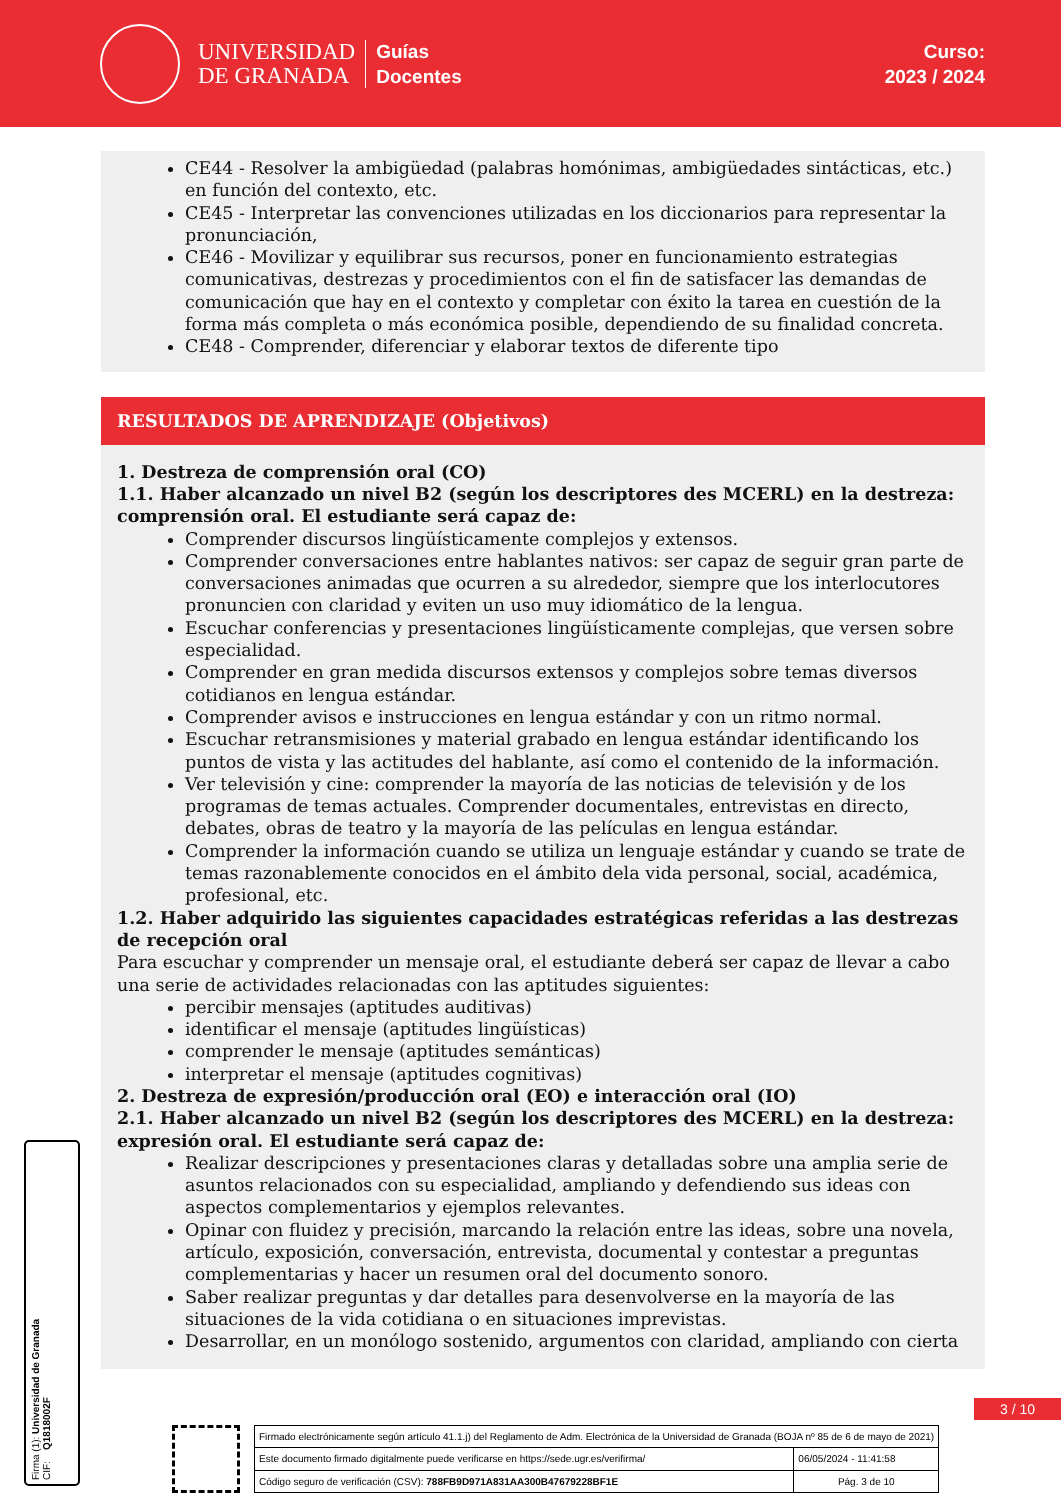UNIVERSIDAD
DE GRANADA
Guías
Docentes
Curso:
2023 / 2024
CE44 - Resolver la ambigüedad (palabras homónimas, ambigüedades sintácticas, etc.) en función del contexto, etc.
CE45 - Interpretar las convenciones utilizadas en los diccionarios para representar la pronunciación,
CE46 - Movilizar y equilibrar sus recursos, poner en funcionamiento estrategias comunicativas, destrezas y procedimientos con el fin de satisfacer las demandas de comunicación que hay en el contexto y completar con éxito la tarea en cuestión de la forma más completa o más económica posible, dependiendo de su finalidad concreta.
CE48 - Comprender, diferenciar y elaborar textos de diferente tipo
RESULTADOS DE APRENDIZAJE (Objetivos)
1. Destreza de comprensión oral (CO)
1.1. Haber alcanzado un nivel B2 (según los descriptores des MCERL) en la destreza: comprensión oral. El estudiante será capaz de:
Comprender discursos lingüísticamente complejos y extensos.
Comprender conversaciones entre hablantes nativos: ser capaz de seguir gran parte de conversaciones animadas que ocurren a su alrededor, siempre que los interlocutores pronuncien con claridad y eviten un uso muy idiomático de la lengua.
Escuchar conferencias y presentaciones lingüísticamente complejas, que versen sobre especialidad.
Comprender en gran medida discursos extensos y complejos sobre temas diversos cotidianos en lengua estándar.
Comprender avisos e instrucciones en lengua estándar y con un ritmo normal.
Escuchar retransmisiones y material grabado en lengua estándar identificando los puntos de vista y las actitudes del hablante, así como el contenido de la información.
Ver televisión y cine: comprender la mayoría de las noticias de televisión y de los programas de temas actuales. Comprender documentales, entrevistas en directo, debates, obras de teatro y la mayoría de las películas en lengua estándar.
Comprender la información cuando se utiliza un lenguaje estándar y cuando se trate de temas razonablemente conocidos en el ámbito dela vida personal, social, académica, profesional, etc.
1.2. Haber adquirido las siguientes capacidades estratégicas referidas a las destrezas de recepción oral
Para escuchar y comprender un mensaje oral, el estudiante deberá ser capaz de llevar a cabo una serie de actividades relacionadas con las aptitudes siguientes:
percibir mensajes (aptitudes auditivas)
identificar el mensaje (aptitudes lingüísticas)
comprender le mensaje (aptitudes semánticas)
interpretar el mensaje (aptitudes cognitivas)
2. Destreza de expresión/producción oral (EO) e interacción oral (IO)
2.1. Haber alcanzado un nivel B2 (según los descriptores des MCERL) en la destreza: expresión oral. El estudiante será capaz de:
Realizar descripciones y presentaciones claras y detalladas sobre una amplia serie de asuntos relacionados con su especialidad, ampliando y defendiendo sus ideas con aspectos complementarios y ejemplos relevantes.
Opinar con fluidez y precisión, marcando la relación entre las ideas, sobre una novela, artículo, exposición, conversación, entrevista, documental y contestar a preguntas complementarias y hacer un resumen oral del documento sonoro.
Saber realizar preguntas y dar detalles para desenvolverse en la mayoría de las situaciones de la vida cotidiana o en situaciones imprevistas.
Desarrollar, en un monólogo sostenido, argumentos con claridad, ampliando con cierta
Firma (1): Universidad de Granada
CIF: Q1818002F
3 / 10
| Firmado electrónicamente según artículo 41.1.j) del Reglamento de Adm. Electrónica de la Universidad de Granada (BOJA nº 85 de 6 de mayo de 2021) | |
| Este documento firmado digitalmente puede verificarse en https://sede.ugr.es/verifirma/ | 06/05/2024 - 11:41:58 |
| Código seguro de verificación (CSV): 788FB9D971A831AA300B47679228BF1E | Pág. 3 de 10 |